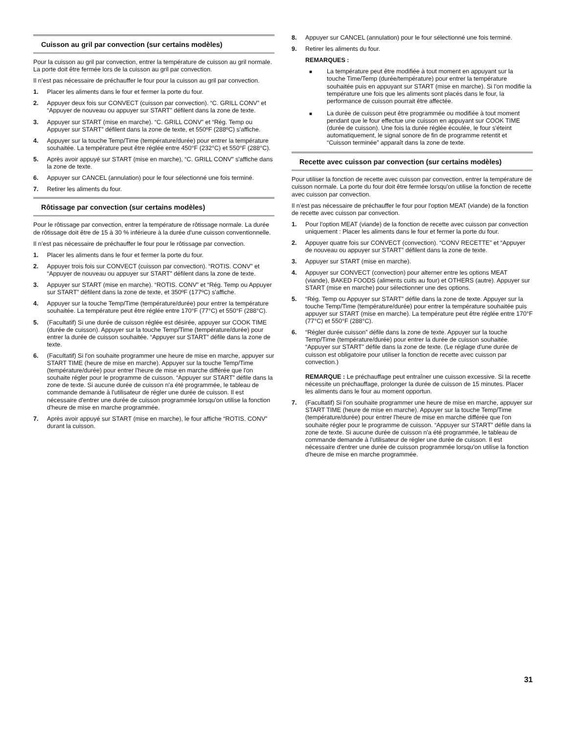Cuisson au gril par convection (sur certains modèles)
Pour la cuisson au gril par convection, entrer la température de cuisson au gril normale. La porte doit être fermée lors de la cuisson au gril par convection.
Il n’est pas nécessaire de préchauffer le four pour la cuisson au gril par convection.
1. Placer les aliments dans le four et fermer la porte du four.
2. Appuyer deux fois sur CONVECT (cuisson par convection). “C. GRILL CONV” et “Appuyer de nouveau ou appuyer sur START” défilent dans la zone de texte.
3. Appuyer sur START (mise en marche). “C. GRILL CONV” et “Rég. Temp ou Appuyer sur START” défilent dans la zone de texte, et 550ºF (288ºC) s'affiche.
4. Appuyer sur la touche Temp/Time (température/durée) pour entrer la température souhaitée. La température peut être réglée entre 450°F (232°C) et 550°F (288°C).
5. Après avoir appuyé sur START (mise en marche), “C. GRILL CONV” s'affiche dans la zone de texte.
6. Appuyer sur CANCEL (annulation) pour le four sélectionné une fois terminé.
7. Retirer les aliments du four.
Rôtissage par convection (sur certains modèles)
Pour le rôtissage par convection, entrer la température de rôtissage normale. La durée de rôtissage doit être de 15 à 30 % inférieure à la durée d'une cuisson conventionnelle.
Il n’est pas nécessaire de préchauffer le four pour le rôtissage par convection.
1. Placer les aliments dans le four et fermer la porte du four.
2. Appuyer trois fois sur CONVECT (cuisson par convection). “ROTIS. CONV” et “Appuyer de nouveau ou appuyer sur START” défilent dans la zone de texte.
3. Appuyer sur START (mise en marche). “ROTIS. CONV” et “Rég. Temp ou Appuyer sur START” défilent dans la zone de texte, et 350ºF (177ºC) s'affiche.
4. Appuyer sur la touche Temp/Time (température/durée) pour entrer la température souhaitée. La température peut être réglée entre 170°F (77°C) et 550°F (288°C).
5. (Facultatif) Si une durée de cuisson réglée est désirée, appuyer sur COOK TIME (durée de cuisson). Appuyer sur la touche Temp/Time (température/durée) pour entrer la durée de cuisson souhaitée. “Appuyer sur START” défile dans la zone de texte.
6. (Facultatif) Si l'on souhaite programmer une heure de mise en marche, appuyer sur START TIME (heure de mise en marche). Appuyer sur la touche Temp/Time (température/durée) pour entrer l'heure de mise en marche différée que l'on souhaite régler pour le programme de cuisson. “Appuyer sur START” défile dans la zone de texte. Si aucune durée de cuisson n'a été programmée, le tableau de commande demande à l'utilisateur de régler une durée de cuisson. Il est nécessaire d'entrer une durée de cuisson programmée lorsqu'on utilise la fonction d'heure de mise en marche programmée.
7. Après avoir appuyé sur START (mise en marche), le four affiche “ROTIS. CONV” durant la cuisson.
8. Appuyer sur CANCEL (annulation) pour le four sélectionné une fois terminé.
9. Retirer les aliments du four.
REMARQUES :
■ La température peut être modifiée à tout moment en appuyant sur la touche Time/Temp (durée/température) pour entrer la température souhaitée puis en appuyant sur START (mise en marche). Si l'on modifie la température une fois que les aliments sont placés dans le four, la performance de cuisson pourrait être affectée.
■ La durée de cuisson peut être programmée ou modifiée à tout moment pendant que le four effectue une cuisson en appuyant sur COOK TIME (durée de cuisson). Une fois la durée réglée écoulée, le four s'éteint automatiquement, le signal sonore de fin de programme retentit et “Cuisson terminée” apparaît dans la zone de texte.
Recette avec cuisson par convection (sur certains modèles)
Pour utiliser la fonction de recette avec cuisson par convection, entrer la température de cuisson normale. La porte du four doit être fermée lorsqu'on utilise la fonction de recette avec cuisson par convection.
Il n’est pas nécessaire de préchauffer le four pour l'option MEAT (viande) de la fonction de recette avec cuisson par convection.
1. Pour l'option MEAT (viande) de la fonction de recette avec cuisson par convection uniquement : Placer les aliments dans le four et fermer la porte du four.
2. Appuyer quatre fois sur CONVECT (convection). “CONV RECETTE” et “Appuyer de nouveau ou appuyer sur START” défilent dans la zone de texte.
3. Appuyer sur START (mise en marche).
4. Appuyer sur CONVECT (convection) pour alterner entre les options MEAT (viande), BAKED FOODS (aliments cuits au four) et OTHERS (autre). Appuyer sur START (mise en marche) pour sélectionner une des options.
5. “Rég. Temp ou Appuyer sur START” défile dans la zone de texte. Appuyer sur la touche Temp/Time (température/durée) pour entrer la température souhaitée puis appuyer sur START (mise en marche). La température peut être réglée entre 170°F (77°C) et 550°F (288°C).
6. “Régler durée cuisson” défile dans la zone de texte. Appuyer sur la touche Temp/Time (température/durée) pour entrer la durée de cuisson souhaitée. “Appuyer sur START” défile dans la zone de texte. (Le réglage d'une durée de cuisson est obligatoire pour utiliser la fonction de recette avec cuisson par convection.)
REMARQUE : Le préchauffage peut entraîner une cuisson excessive. Si la recette nécessite un préchauffage, prolonger la durée de cuisson de 15 minutes. Placer les aliments dans le four au moment opportun.
7. (Facultatif) Si l'on souhaite programmer une heure de mise en marche, appuyer sur START TIME (heure de mise en marche). Appuyer sur la touche Temp/Time (température/durée) pour entrer l'heure de mise en marche différée que l'on souhaite régler pour le programme de cuisson. “Appuyer sur START” défile dans la zone de texte. Si aucune durée de cuisson n'a été programmée, le tableau de commande demande à l'utilisateur de régler une durée de cuisson. Il est nécessaire d'entrer une durée de cuisson programmée lorsqu'on utilise la fonction d'heure de mise en marche programmée.
31